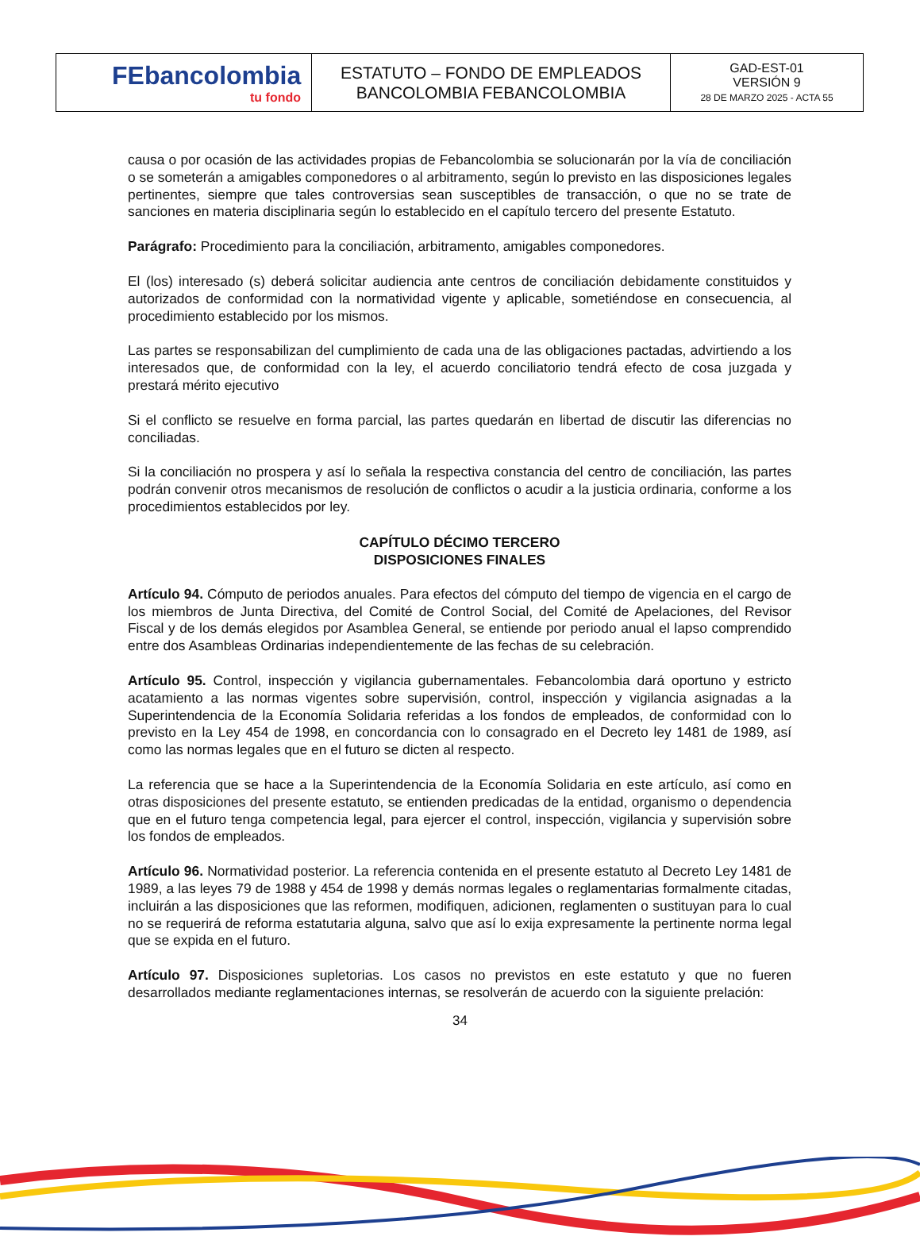| FEbancolombia tu fondo | ESTATUTO – FONDO DE EMPLEADOS BANCOLOMBIA FEBANCOLOMBIA | GAD-EST-01 VERSIÓN 9 28 DE MARZO 2025 - ACTA 55 |
causa o por ocasión de las actividades propias de Febancolombia se solucionarán por la vía de conciliación o se someterán a amigables componedores o al arbitramento, según lo previsto en las disposiciones legales pertinentes, siempre que tales controversias sean susceptibles de transacción, o que no se trate de sanciones en materia disciplinaria según lo establecido en el capítulo tercero del presente Estatuto.
Parágrafo: Procedimiento para la conciliación, arbitramento, amigables componedores.
El (los) interesado (s) deberá solicitar audiencia ante centros de conciliación debidamente constituidos y autorizados de conformidad con la normatividad vigente y aplicable, sometiéndose en consecuencia, al procedimiento establecido por los mismos.
Las partes se responsabilizan del cumplimiento de cada una de las obligaciones pactadas, advirtiendo a los interesados que, de conformidad con la ley, el acuerdo conciliatorio tendrá efecto de cosa juzgada y prestará mérito ejecutivo
Si el conflicto se resuelve en forma parcial, las partes quedarán en libertad de discutir las diferencias no conciliadas.
Si la conciliación no prospera y así lo señala la respectiva constancia del centro de conciliación, las partes podrán convenir otros mecanismos de resolución de conflictos o acudir a la justicia ordinaria, conforme a los procedimientos establecidos por ley.
CAPÍTULO DÉCIMO TERCERO
DISPOSICIONES FINALES
Artículo 94. Cómputo de periodos anuales. Para efectos del cómputo del tiempo de vigencia en el cargo de los miembros de Junta Directiva, del Comité de Control Social, del Comité de Apelaciones, del Revisor Fiscal y de los demás elegidos por Asamblea General, se entiende por periodo anual el lapso comprendido entre dos Asambleas Ordinarias independientemente de las fechas de su celebración.
Artículo 95. Control, inspección y vigilancia gubernamentales. Febancolombia dará oportuno y estricto acatamiento a las normas vigentes sobre supervisión, control, inspección y vigilancia asignadas a la Superintendencia de la Economía Solidaria referidas a los fondos de empleados, de conformidad con lo previsto en la Ley 454 de 1998, en concordancia con lo consagrado en el Decreto ley 1481 de 1989, así como las normas legales que en el futuro se dicten al respecto.
La referencia que se hace a la Superintendencia de la Economía Solidaria en este artículo, así como en otras disposiciones del presente estatuto, se entienden predicadas de la entidad, organismo o dependencia que en el futuro tenga competencia legal, para ejercer el control, inspección, vigilancia y supervisión sobre los fondos de empleados.
Artículo 96. Normatividad posterior. La referencia contenida en el presente estatuto al Decreto Ley 1481 de 1989, a las leyes 79 de 1988 y 454 de 1998 y demás normas legales o reglamentarias formalmente citadas, incluirán a las disposiciones que las reformen, modifiquen, adicionen, reglamenten o sustituyan para lo cual no se requerirá de reforma estatutaria alguna, salvo que así lo exija expresamente la pertinente norma legal que se expida en el futuro.
Artículo 97. Disposiciones supletorias. Los casos no previstos en este estatuto y que no fueren desarrollados mediante reglamentaciones internas, se resolverán de acuerdo con la siguiente prelación:
34